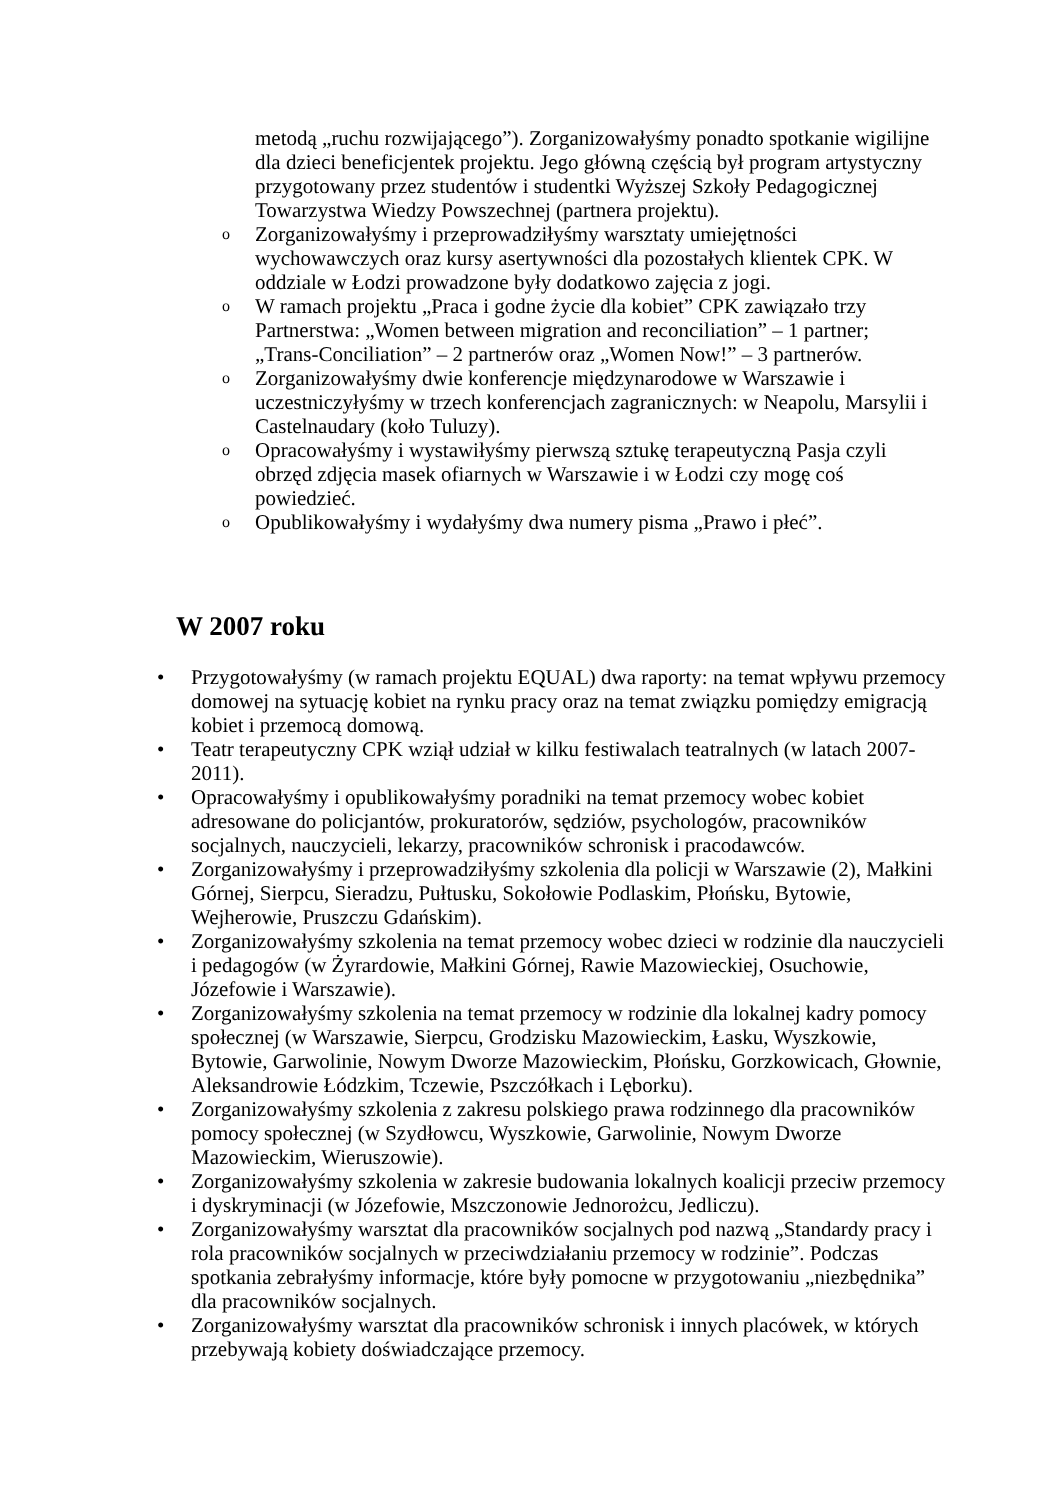metodą „ruchu rozwijającego”). Zorganizowałyśmy ponadto spotkanie wigilijne dla dzieci beneficjentek projektu. Jego główną częścią był program artystyczny przygotowany przez studentów i studentki Wyższej Szkoły Pedagogicznej Towarzystwa Wiedzy Powszechnej (partnera projektu).
o Zorganizowałyśmy i przeprowadziłyśmy warsztaty umiejętności wychowawczych oraz kursy asertywności dla pozostałych klientek CPK. W oddziale w Łodzi prowadzone były dodatkowo zajęcia z jogi.
o W ramach projektu „Praca i godne życie dla kobiet” CPK zawiązało trzy Partnerstwa: „Women between migration and reconciliation” – 1 partner; „Trans-Conciliation” – 2 partnerów oraz „Women Now!” – 3 partnerów.
o Zorganizowałyśmy dwie konferencje międzynarodowe w Warszawie i uczestniczyłyśmy w trzech konferencjach zagranicznych: w Neapolu, Marsylii i Castelnaudary (koło Tuluzy).
o Opracowałyśmy i wystawiłyśmy pierwszą sztukę terapeutyczną Pasja czyli obrzęd zdjęcia masek ofiarnych w Warszawie i w Łodzi czy mogę coś powiedzieć.
o Opublikowałyśmy i wydałyśmy dwa numery pisma „Prawo i płeć”.
W 2007 roku
• Przygotowałyśmy (w ramach projektu EQUAL) dwa raporty: na temat wpływu przemocy domowej na sytuację kobiet na rynku pracy oraz na temat związku pomiędzy emigracją kobiet i przemocą domową.
• Teatr terapeutyczny CPK wziął udział w kilku festiwalach teatralnych (w latach 2007-2011).
• Opracowałyśmy i opublikowałyśmy poradniki na temat przemocy wobec kobiet adresowane do policjantów, prokuratorów, sędziów, psychologów, pracowników socjalnych, nauczycieli, lekarzy, pracowników schronisk i pracodawców.
• Zorganizowałyśmy i przeprowadziłyśmy szkolenia dla policji w Warszawie (2), Małkini Górnej, Sierpcu, Sieradzu, Pułtusku, Sokołowie Podlaskim, Płońsku, Bytowie, Wejherowie, Pruszczu Gdańskim).
• Zorganizowałyśmy szkolenia na temat przemocy wobec dzieci w rodzinie dla nauczycieli i pedagogów (w Żyrardowie, Małkini Górnej, Rawie Mazowieckiej, Osuchowie, Józefowie i Warszawie).
• Zorganizowałyśmy szkolenia na temat przemocy w rodzinie dla lokalnej kadry pomocy społecznej (w Warszawie, Sierpcu, Grodzisku Mazowieckim, Łasku, Wyszkowie, Bytowie, Garwolinie, Nowym Dworze Mazowieckim, Płońsku, Gorzkowicach, Głownie, Aleksandrowie Łódzkim, Tczewie, Pszczółkach i Lęborku).
• Zorganizowałyśmy szkolenia z zakresu polskiego prawa rodzinnego dla pracowników pomocy społecznej (w Szydłowcu, Wyszkowie, Garwolinie, Nowym Dworze Mazowieckim, Wieruszowie).
• Zorganizowałyśmy szkolenia w zakresie budowania lokalnych koalicji przeciw przemocy i dyskryminacji (w Józefowie, Mszczonowie Jednorożcu, Jedliczu).
• Zorganizowałyśmy warsztat dla pracowników socjalnych pod nazwą „Standardy pracy i rola pracowników socjalnych w przeciwdziałaniu przemocy w rodzinie”. Podczas spotkania zebrałyśmy informacje, które były pomocne w przygotowaniu „niezbędnika” dla pracowników socjalnych.
• Zorganizowałyśmy warsztat dla pracowników schronisk i innych placówek, w których przebywają kobiety doświadczające przemocy.